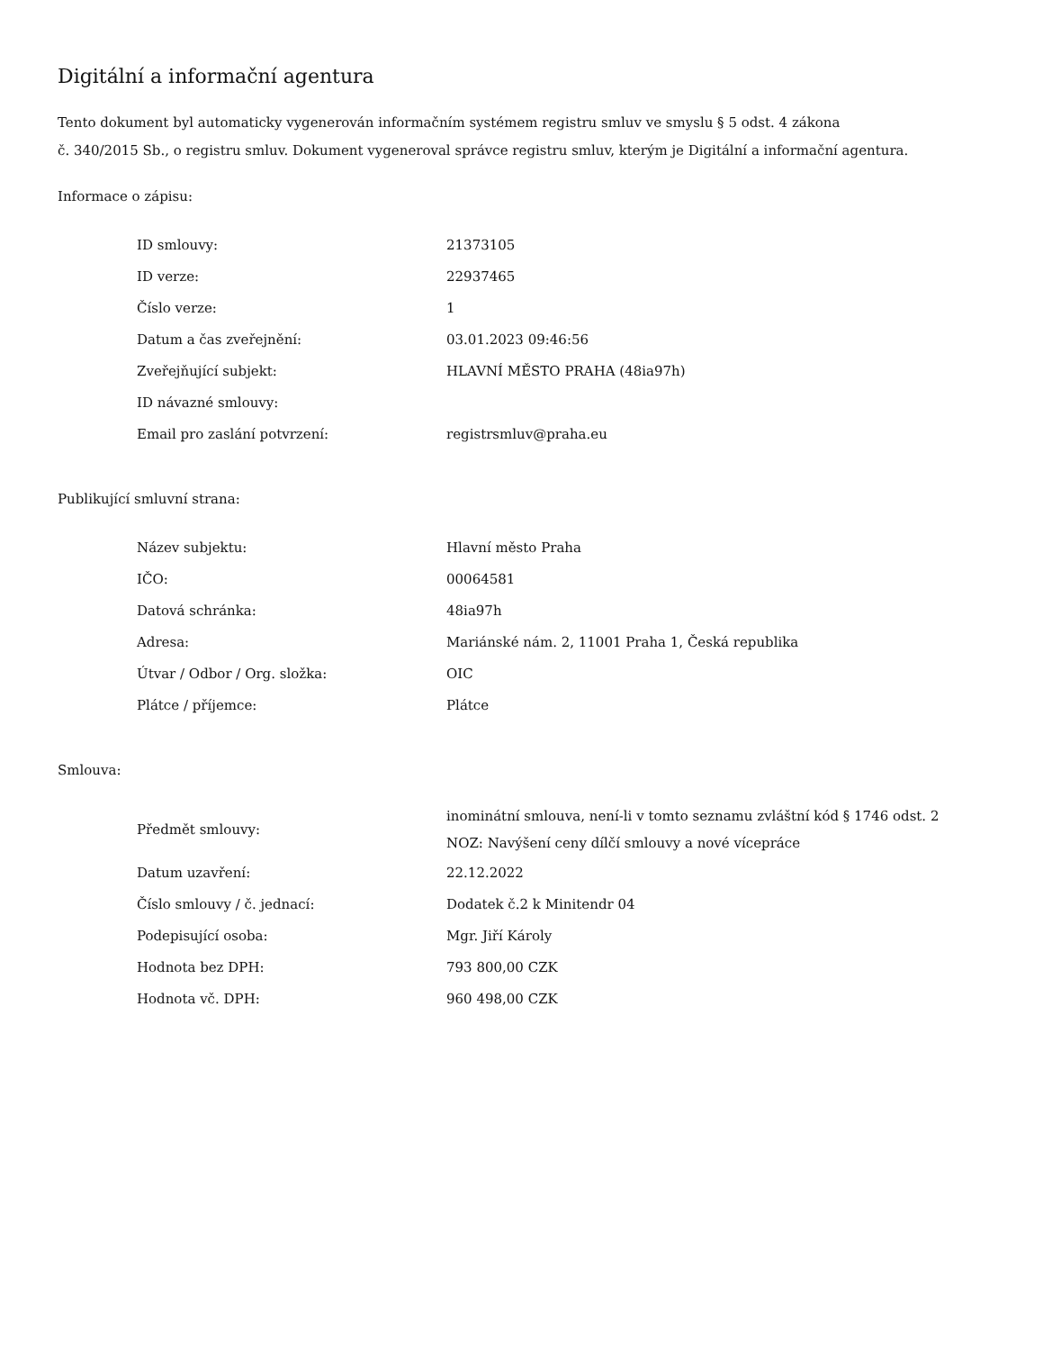Digitální a informační agentura
Tento dokument byl automaticky vygenerován informačním systémem registru smluv ve smyslu § 5 odst. 4 zákona
č. 340/2015 Sb., o registru smluv. Dokument vygeneroval správce registru smluv, kterým je Digitální a informační agentura.
Informace o zápisu:
| ID smlouvy: | 21373105 |
| ID verze: | 22937465 |
| Číslo verze: | 1 |
| Datum a čas zveřejnění: | 03.01.2023 09:46:56 |
| Zveřejňující subjekt: | HLAVNÍ MĚSTO PRAHA (48ia97h) |
| ID návazné smlouvy: | |
| Email pro zaslání potvrzení: | registrsmluv@praha.eu |
Publikující smluvní strana:
| Název subjektu: | Hlavní město Praha |
| IČO: | 00064581 |
| Datová schránka: | 48ia97h |
| Adresa: | Mariánské nám. 2, 11001 Praha 1, Česká republika |
| Útvar / Odbor / Org. složka: | OIC |
| Plátce / příjemce: | Plátce |
Smlouva:
| Předmět smlouvy: | inominátní smlouva, není-li v tomto seznamu zvláštní kód § 1746 odst. 2 NOZ: Navýšení ceny dílčí smlouvy a nové vícepráce |
| Datum uzavření: | 22.12.2022 |
| Číslo smlouvy / č. jednací: | Dodatek č.2 k Minitendr 04 |
| Podepisující osoba: | Mgr. Jiří Károly |
| Hodnota bez DPH: | 793 800,00 CZK |
| Hodnota vč. DPH: | 960 498,00 CZK |